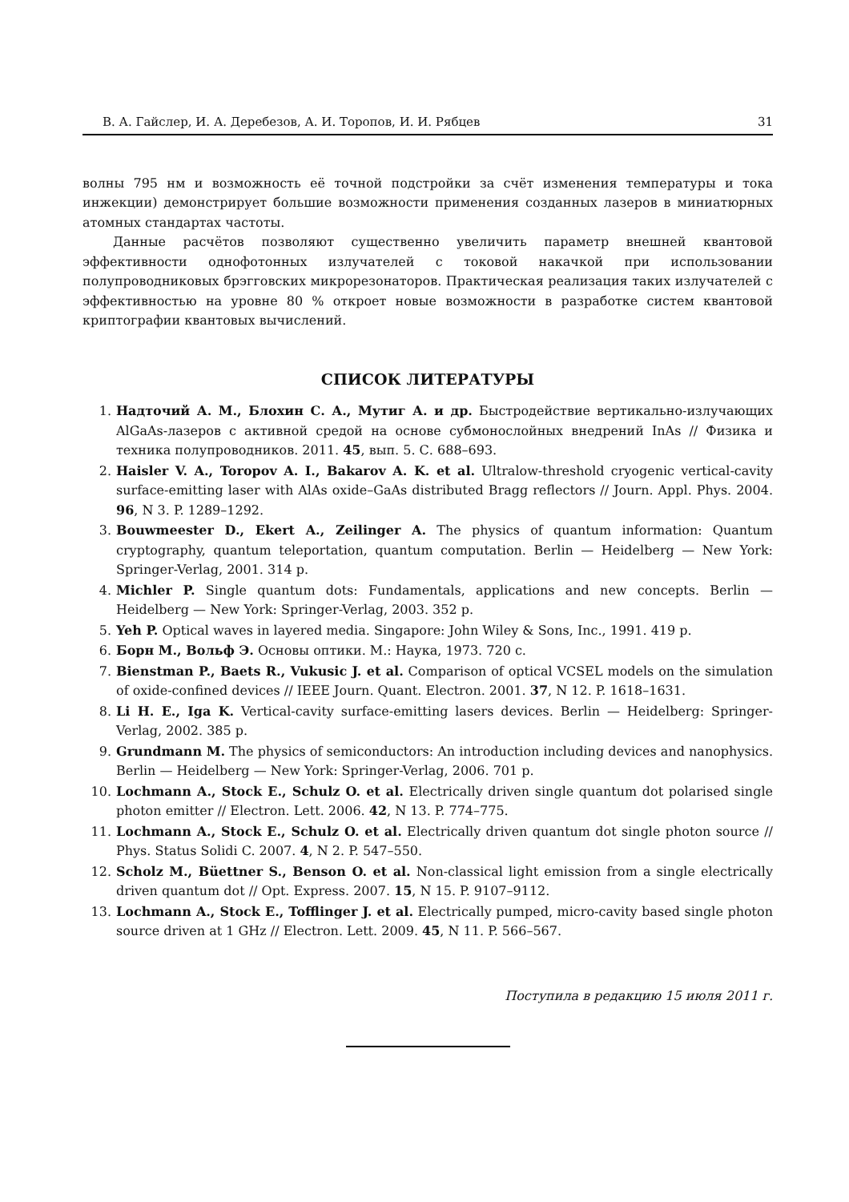В. А. Гайслер, И. А. Деребезов, А. И. Торопов, И. И. Рябцев 31
волны 795 нм и возможность её точной подстройки за счёт изменения температуры и тока инжекции) демонстрирует большие возможности применения созданных лазеров в миниатюрных атомных стандартах частоты.
Данные расчётов позволяют существенно увеличить параметр внешней квантовой эффективности однофотонных излучателей с токовой накачкой при использовании полупроводниковых брэгговских микрорезонаторов. Практическая реализация таких излучателей с эффективностью на уровне 80 % откроет новые возможности в разработке систем квантовой криптографии квантовых вычислений.
СПИСОК ЛИТЕРАТУРЫ
1. Надточий А. М., Блохин С. А., Мутиг А. и др. Быстродействие вертикально-излучающих AlGaAs-лазеров с активной средой на основе субмонослойных внедрений InAs // Физика и техника полупроводников. 2011. 45, вып. 5. С. 688–693.
2. Haisler V. A., Toropov A. I., Bakarov A. K. et al. Ultralow-threshold cryogenic vertical-cavity surface-emitting laser with AlAs oxide–GaAs distributed Bragg reflectors // Journ. Appl. Phys. 2004. 96, N 3. P. 1289–1292.
3. Bouwmeester D., Ekert A., Zeilinger A. The physics of quantum information: Quantum cryptography, quantum teleportation, quantum computation. Berlin — Heidelberg — New York: Springer-Verlag, 2001. 314 p.
4. Michler P. Single quantum dots: Fundamentals, applications and new concepts. Berlin — Heidelberg — New York: Springer-Verlag, 2003. 352 p.
5. Yeh P. Optical waves in layered media. Singapore: John Wiley & Sons, Inc., 1991. 419 p.
6. Борн М., Вольф Э. Основы оптики. М.: Наука, 1973. 720 с.
7. Bienstman P., Baets R., Vukusic J. et al. Comparison of optical VCSEL models on the simulation of oxide-confined devices // IEEE Journ. Quant. Electron. 2001. 37, N 12. P. 1618–1631.
8. Li H. E., Iga K. Vertical-cavity surface-emitting lasers devices. Berlin — Heidelberg: Springer-Verlag, 2002. 385 p.
9. Grundmann M. The physics of semiconductors: An introduction including devices and nanophysics. Berlin — Heidelberg — New York: Springer-Verlag, 2006. 701 p.
10. Lochmann A., Stock E., Schulz O. et al. Electrically driven single quantum dot polarised single photon emitter // Electron. Lett. 2006. 42, N 13. P. 774–775.
11. Lochmann A., Stock E., Schulz O. et al. Electrically driven quantum dot single photon source // Phys. Status Solidi C. 2007. 4, N 2. P. 547–550.
12. Scholz M., Büettner S., Benson O. et al. Non-classical light emission from a single electrically driven quantum dot // Opt. Express. 2007. 15, N 15. P. 9107–9112.
13. Lochmann A., Stock E., Tofflinger J. et al. Electrically pumped, micro-cavity based single photon source driven at 1 GHz // Electron. Lett. 2009. 45, N 11. P. 566–567.
Поступила в редакцию 15 июля 2011 г.